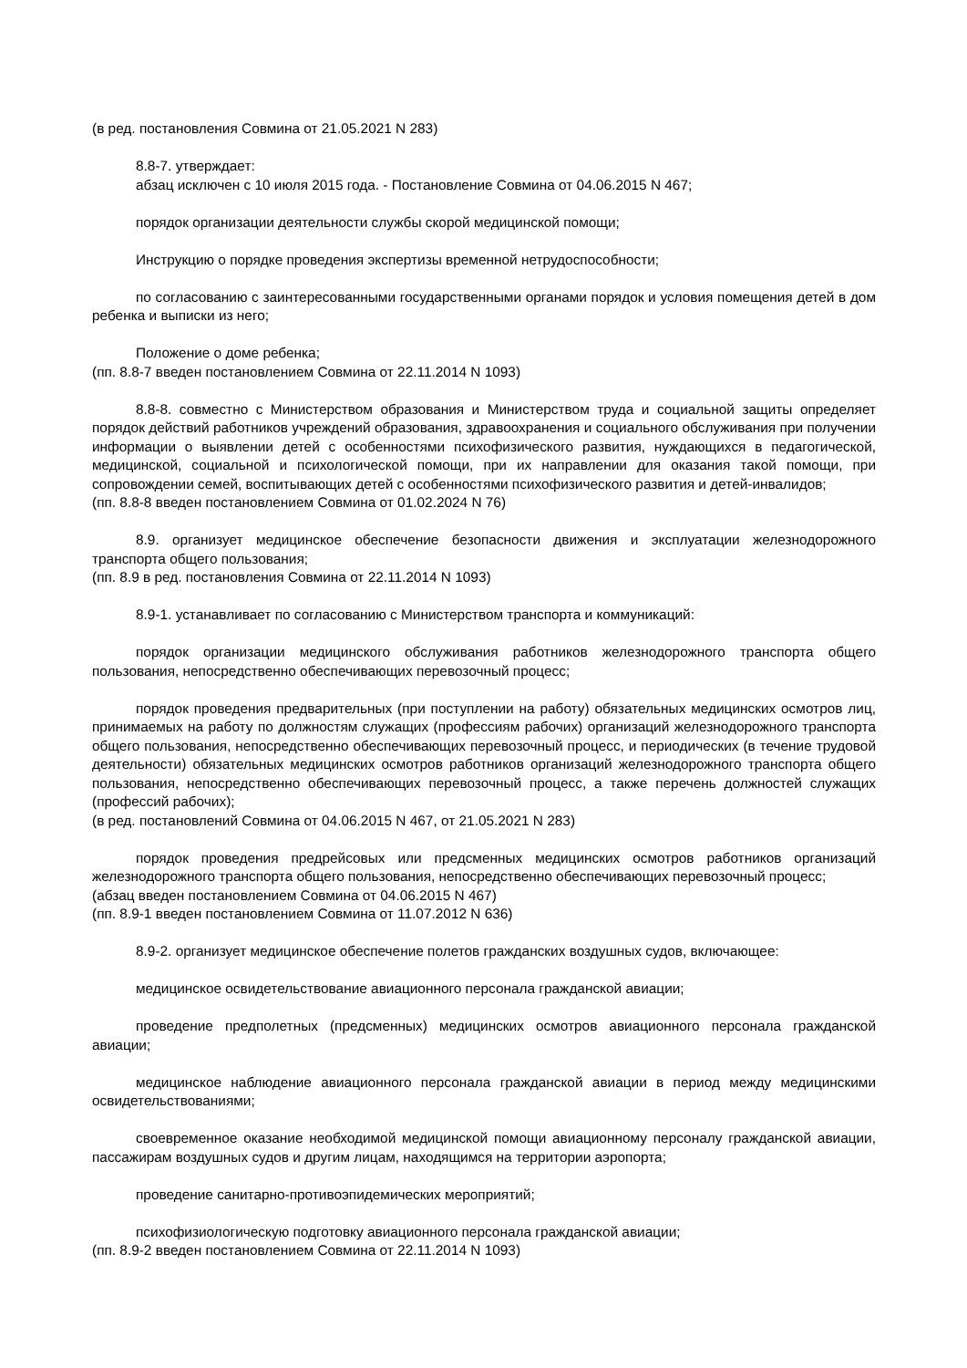(в ред. постановления Совмина от 21.05.2021 N 283)
8.8-7. утверждает:
абзац исключен с 10 июля 2015 года. - Постановление Совмина от 04.06.2015 N 467;
порядок организации деятельности службы скорой медицинской помощи;
Инструкцию о порядке проведения экспертизы временной нетрудоспособности;
по согласованию с заинтересованными государственными органами порядок и условия помещения детей в дом ребенка и выписки из него;
Положение о доме ребенка;
(пп. 8.8-7 введен постановлением Совмина от 22.11.2014 N 1093)
8.8-8. совместно с Министерством образования и Министерством труда и социальной защиты определяет порядок действий работников учреждений образования, здравоохранения и социального обслуживания при получении информации о выявлении детей с особенностями психофизического развития, нуждающихся в педагогической, медицинской, социальной и психологической помощи, при их направлении для оказания такой помощи, при сопровождении семей, воспитывающих детей с особенностями психофизического развития и детей-инвалидов;
(пп. 8.8-8 введен постановлением Совмина от 01.02.2024 N 76)
8.9. организует медицинское обеспечение безопасности движения и эксплуатации железнодорожного транспорта общего пользования;
(пп. 8.9 в ред. постановления Совмина от 22.11.2014 N 1093)
8.9-1. устанавливает по согласованию с Министерством транспорта и коммуникаций:
порядок организации медицинского обслуживания работников железнодорожного транспорта общего пользования, непосредственно обеспечивающих перевозочный процесс;
порядок проведения предварительных (при поступлении на работу) обязательных медицинских осмотров лиц, принимаемых на работу по должностям служащих (профессиям рабочих) организаций железнодорожного транспорта общего пользования, непосредственно обеспечивающих перевозочный процесс, и периодических (в течение трудовой деятельности) обязательных медицинских осмотров работников организаций железнодорожного транспорта общего пользования, непосредственно обеспечивающих перевозочный процесс, а также перечень должностей служащих (профессий рабочих);
(в ред. постановлений Совмина от 04.06.2015 N 467, от 21.05.2021 N 283)
порядок проведения предрейсовых или предсменных медицинских осмотров работников организаций железнодорожного транспорта общего пользования, непосредственно обеспечивающих перевозочный процесс;
(абзац введен постановлением Совмина от 04.06.2015 N 467)
(пп. 8.9-1 введен постановлением Совмина от 11.07.2012 N 636)
8.9-2. организует медицинское обеспечение полетов гражданских воздушных судов, включающее:
медицинское освидетельствование авиационного персонала гражданской авиации;
проведение предполетных (предсменных) медицинских осмотров авиационного персонала гражданской авиации;
медицинское наблюдение авиационного персонала гражданской авиации в период между медицинскими освидетельствованиями;
своевременное оказание необходимой медицинской помощи авиационному персоналу гражданской авиации, пассажирам воздушных судов и другим лицам, находящимся на территории аэропорта;
проведение санитарно-противоэпидемических мероприятий;
психофизиологическую подготовку авиационного персонала гражданской авиации;
(пп. 8.9-2 введен постановлением Совмина от 22.11.2014 N 1093)